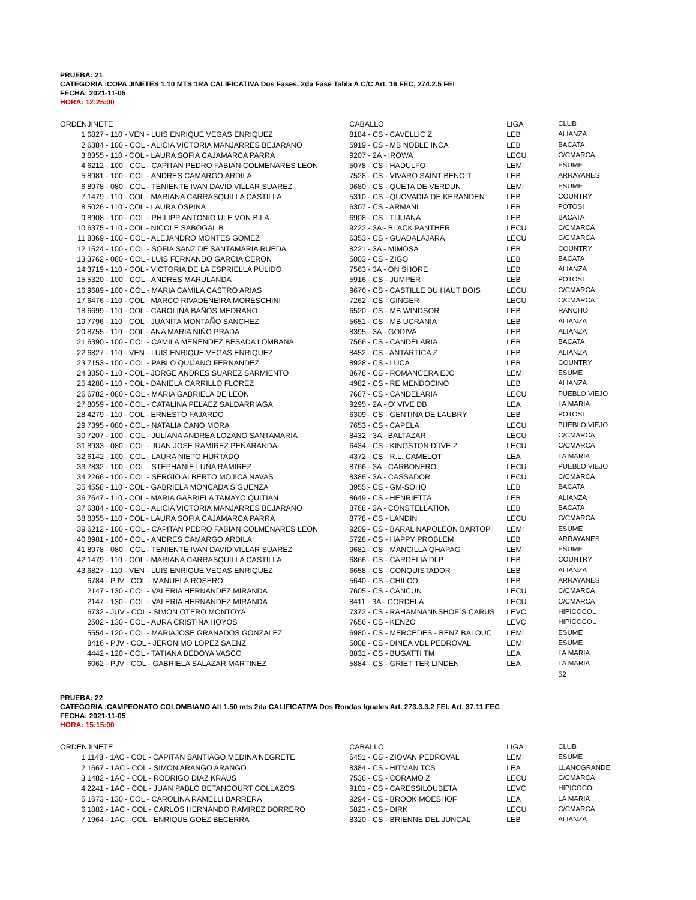PRUEBA: 21
CATEGORIA :COPA JINETES 1.10 MTS 1RA CALIFICATIVA Dos Fases, 2da Fase Tabla A C/C Art. 16 FEC, 274.2.5 FEI
FECHA: 2021-11-05
HORA: 12:25:00
| ORDEN | JINETE | CABALLO | LIGA | CLUB |
| --- | --- | --- | --- | --- |
| 1 | 6827 - 110 - VEN - LUIS ENRIQUE VEGAS ENRIQUEZ | 8184 - CS - CAVELLIC Z | LEB | ALIANZA |
| 2 | 6384 - 100 - COL - ALICIA VICTORIA MANJARRES BEJARANO | 5919 - CS - MB NOBLE INCA | LEB | BACATA |
| 3 | 8355 - 110 - COL - LAURA SOFIA CAJAMARCA PARRA | 9207 - 2A - IROWA | LECU | C/CMARCA |
| 4 | 6212 - 100 - COL - CAPITAN PEDRO FABIAN COLMENARES LEON | 5078 - CS - HADULFO | LEMI | ESUME |
| 5 | 8981 - 100 - COL - ANDRES CAMARGO ARDILA | 7528 - CS - VIVARO SAINT BENOIT | LEB | ARRAYANES |
| 6 | 8978 - 080 - COL - TENIENTE IVAN DAVID VILLAR SUAREZ | 9680 - CS - QUETA DE VERDUN | LEMI | ESUME |
| 7 | 1479 - 110 - COL - MARIANA CARRASQUILLA CASTILLA | 5310 - CS - QUOVADIA DE KERANDEN | LEB | COUNTRY |
| 8 | 5026 - 110 - COL - LAURA OSPINA | 6307 - CS - ARMANI | LEB | POTOSI |
| 9 | 8908 - 100 - COL - PHILIPP ANTONIO ULE VON BILA | 6908 - CS - TIJUANA | LEB | BACATA |
| 10 | 6375 - 110 - COL - NICOLE SABOGAL B | 9222 - 3A - BLACK PANTHER | LECU | C/CMARCA |
| 11 | 8369 - 100 - COL - ALEJANDRO MONTES GOMEZ | 6353 - CS - GUADALAJARA | LECU | C/CMARCA |
| 12 | 1524 - 100 - COL - SOFIA SANZ DE SANTAMARIA RUEDA | 8221 - 3A - MIMOSA | LEB | COUNTRY |
| 13 | 3762 - 080 - COL - LUIS FERNANDO GARCIA CERON | 5003 - CS - ZIGO | LEB | BACATA |
| 14 | 3719 - 110 - COL - VICTORIA DE LA ESPRIELLA PULIDO | 7563 - 3A - ON SHORE | LEB | ALIANZA |
| 15 | 5320 - 100 - COL - ANDRES MARULANDA | 5916 - CS - JUMPER | LEB | POTOSI |
| 16 | 9689 - 100 - COL - MARIA CAMILA CASTRO ARIAS | 9676 - CS - CASTILLE DU HAUT BOIS | LECU | C/CMARCA |
| 17 | 6476 - 110 - COL - MARCO RIVADENEIRA MORESCHINI | 7262 - CS - GINGER | LECU | C/CMARCA |
| 18 | 6699 - 110 - COL - CAROLINA BAÑOS MEDRANO | 6520 - CS - MB WINDSOR | LEB | RANCHO |
| 19 | 7796 - 110 - COL - JUANITA MONTAÑO SANCHEZ | 5651 - CS - MB UCRANIA | LEB | ALIANZA |
| 20 | 8755 - 110 - COL - ANA MARIA NIÑO PRADA | 8395 - 3A - GODIVA | LEB | ALIANZA |
| 21 | 6390 - 100 - COL - CAMILA MENENDEZ BESADA LOMBANA | 7566 - CS - CANDELARIA | LEB | BACATA |
| 22 | 6827 - 110 - VEN - LUIS ENRIQUE VEGAS ENRIQUEZ | 8452 - CS - ANTARTICA Z | LEB | ALIANZA |
| 23 | 7153 - 100 - COL - PABLO QUIJANO FERNANDEZ | 8928 - CS - LUCA | LEB | COUNTRY |
| 24 | 3850 - 110 - COL - JORGE ANDRES SUAREZ SARMIENTO | 8678 - CS - ROMANCERA EJC | LEMI | ESUME |
| 25 | 4288 - 110 - COL - DANIELA CARRILLO FLOREZ | 4982 - CS - RE MENDOCINO | LEB | ALIANZA |
| 26 | 6782 - 080 - COL - MARIA GABRIELA DE LEON | 7687 - CS - CANDELARIA | LECU | PUEBLO VIEJO |
| 27 | 8059 - 100 - COL - CATALINA PELAEZ SALDARRIAGA | 9295 - 2A - O' VIVE DB | LEA | LA MARIA |
| 28 | 4279 - 110 - COL - ERNESTO FAJARDO | 6309 - CS - GENTINA DE LAUBRY | LEB | POTOSI |
| 29 | 7395 - 080 - COL - NATALIA CANO MORA | 7653 - CS - CAPELA | LECU | PUEBLO VIEJO |
| 30 | 7207 - 100 - COL - JULIANA ANDREA LOZANO SANTAMARIA | 8432 - 3A - BALTAZAR | LECU | C/CMARCA |
| 31 | 8933 - 080 - COL - JUAN JOSE RAMIREZ PEÑARANDA | 6434 - CS - KINGSTON D´IVE Z | LECU | C/CMARCA |
| 32 | 6142 - 100 - COL - LAURA NIETO HURTADO | 4372 - CS - R.L. CAMELOT | LEA | LA MARIA |
| 33 | 7832 - 100 - COL - STEPHANIE LUNA RAMIREZ | 8766 - 3A - CARBONERO | LECU | PUEBLO VIEJO |
| 34 | 2266 - 100 - COL - SERGIO ALBERTO MOJICA NAVAS | 8386 - 3A - CASSADOR | LECU | C/CMARCA |
| 35 | 4558 - 110 - COL - GABRIELA MONCADA SIGUENZA | 3955 - CS - GM-SOHO | LEB | BACATA |
| 36 | 7647 - 110 - COL - MARIA GABRIELA TAMAYO QUITIAN | 8649 - CS - HENRIETTA | LEB | ALIANZA |
| 37 | 6384 - 100 - COL - ALICIA VICTORIA MANJARRES BEJARANO | 8768 - 3A - CONSTELLATION | LEB | BACATA |
| 38 | 8355 - 110 - COL - LAURA SOFIA CAJAMARCA PARRA | 8778 - CS - LANDIN | LECU | C/CMARCA |
| 39 | 6212 - 100 - COL - CAPITAN PEDRO FABIAN COLMENARES LEON | 9209 - CS - BARAL NAPOLEON BARTOP | LEMI | ESUME |
| 40 | 8981 - 100 - COL - ANDRES CAMARGO ARDILA | 5728 - CS - HAPPY PROBLEM | LEB | ARRAYANES |
| 41 | 8978 - 080 - COL - TENIENTE IVAN DAVID VILLAR SUAREZ | 9681 - CS - MANCILLA QHAPAG | LEMI | ESUME |
| 42 | 1479 - 110 - COL - MARIANA CARRASQUILLA CASTILLA | 6866 - CS - CARDELIA DLP | LEB | COUNTRY |
| 43 | 6827 - 110 - VEN - LUIS ENRIQUE VEGAS ENRIQUEZ | 6658 - CS - CONQUISTADOR | LEB | ALIANZA |
| | 6784 - PJV - COL - MANUELA ROSERO | 5640 - CS - CHILCO | LEB | ARRAYANES |
| | 2147 - 130 - COL - VALERIA HERNANDEZ MIRANDA | 7605 - CS - CANCUN | LECU | C/CMARCA |
| | 2147 - 130 - COL - VALERIA HERNANDEZ MIRANDA | 8411 - 3A - CORDELA | LECU | C/CMARCA |
| | 6732 - JUV - COL - SIMON OTERO MONTOYA | 7372 - CS - RAHAMNANNSHOF´S CARUS | LEVC | HIPICOCOL |
| | 2502 - 130 - COL - AURA CRISTINA HOYOS | 7656 - CS - KENZO | LEVC | HIPICOCOL |
| | 5554 - 120 - COL - MARIAJOSE GRANADOS GONZALEZ | 6980 - CS - MERCEDES - BENZ BALOUC | LEMI | ESUME |
| | 8416 - PJV - COL - JERONIMO LOPEZ SAENZ | 5008 - CS - DINEA VDL PEDROVAL | LEMI | ESUME |
| | 4442 - 120 - COL - TATIANA BEDOYA VASCO | 8831 - CS - BUGATTI TM | LEA | LA MARIA |
| | 6062 - PJV - COL - GABRIELA SALAZAR MARTINEZ | 5884 - CS - GRIET TER LINDEN | LEA | LA MARIA |
| | | | | 52 |
PRUEBA: 22
CATEGORIA :CAMPEONATO COLOMBIANO Alt 1.50 mts 2da CALIFICATIVA Dos Rondas Iguales Art. 273.3.3.2 FEI. Art. 37.11 FEC
FECHA: 2021-11-05
HORA: 15:15:00
| ORDEN | JINETE | CABALLO | LIGA | CLUB |
| --- | --- | --- | --- | --- |
| 1 | 1148 - 1AC - COL - CAPITAN SANTIAGO MEDINA NEGRETE | 6451 - CS - ZIOVAN PEDROVAL | LEMI | ESUME |
| 2 | 1667 - 1AC - COL - SIMON ARANGO ARANGO | 8384 - CS - HITMAN TCS | LEA | LLANOGRANDE |
| 3 | 1482 - 1AC - COL - RODRIGO DIAZ KRAUS | 7536 - CS - CORAMO Z | LECU | C/CMARCA |
| 4 | 2241 - 1AC - COL - JUAN PABLO BETANCOURT COLLAZOS | 9101 - CS - CARESSILOUBETA | LEVC | HIPICOCOL |
| 5 | 1673 - 130 - COL - CAROLINA RAMELLI BARRERA | 9294 - CS - BROOK MOESHOF | LEA | LA MARIA |
| 6 | 1882 - 1AC - COL - CARLOS HERNANDO RAMIREZ BORRERO | 5823 - CS - DIRK | LECU | C/CMARCA |
| 7 | 1964 - 1AC - COL - ENRIQUE GOEZ BECERRA | 8320 - CS - BRIENNE DEL JUNCAL | LEB | ALIANZA |